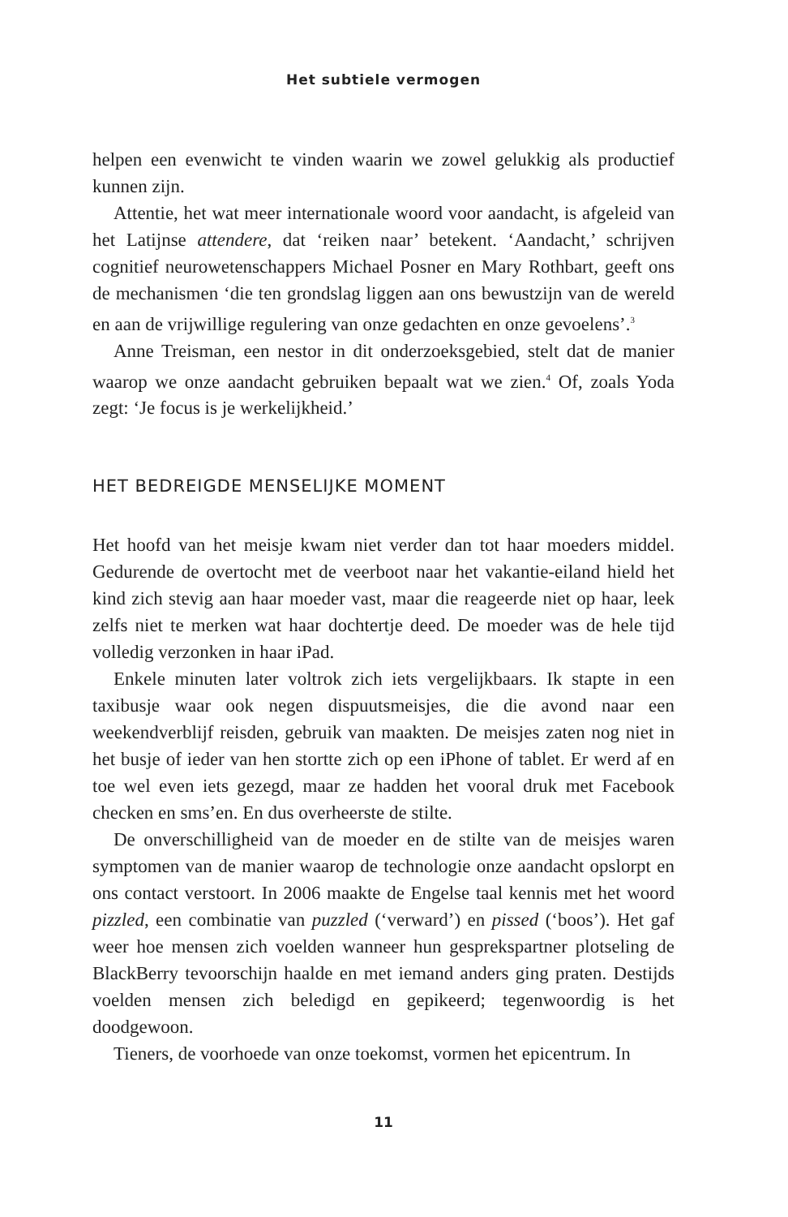Het subtiele vermogen
helpen een evenwicht te vinden waarin we zowel gelukkig als productief kunnen zijn.
Attentie, het wat meer internationale woord voor aandacht, is afgeleid van het Latijnse attendere, dat ‘reiken naar’ betekent. ‘Aandacht,’ schrijven cognitief neurowetenschappers Michael Posner en Mary Rothbart, geeft ons de mechanismen ‘die ten grondslag liggen aan ons bewustzijn van de wereld en aan de vrijwillige regulering van onze gedachten en onze gevoelens’.<sup>3</sup>
Anne Treisman, een nestor in dit onderzoeksgebied, stelt dat de manier waarop we onze aandacht gebruiken bepaalt wat we zien.<sup>4</sup> Of, zoals Yoda zegt: ‘Je focus is je werkelijkheid.’
HET BEDREIGDE MENSELIJKE MOMENT
Het hoofd van het meisje kwam niet verder dan tot haar moeders middel. Gedurende de overtocht met de veerboot naar het vakantie-eiland hield het kind zich stevig aan haar moeder vast, maar die reageerde niet op haar, leek zelfs niet te merken wat haar dochtertje deed. De moeder was de hele tijd volledig verzonken in haar iPad.
Enkele minuten later voltrok zich iets vergelijkbaars. Ik stapte in een taxibusje waar ook negen dispuutsmeisjes, die die avond naar een weekendverblijf reisden, gebruik van maakten. De meisjes zaten nog niet in het busje of ieder van hen stortte zich op een iPhone of tablet. Er werd af en toe wel even iets gezegd, maar ze hadden het vooral druk met Facebook checken en sms’en. En dus overheerste de stilte.
De onverschilligheid van de moeder en de stilte van de meisjes waren symptomen van de manier waarop de technologie onze aandacht opslorpt en ons contact verstoort. In 2006 maakte de Engelse taal kennis met het woord pizzled, een combinatie van puzzled (‘verward’) en pissed (‘boos’). Het gaf weer hoe mensen zich voelden wanneer hun gesprekspartner plotseling de BlackBerry tevoorschijn haalde en met iemand anders ging praten. Destijds voelden mensen zich beledigd en gepikeerd; tegenwoordig is het doodgewoon.
Tieners, de voorhoede van onze toekomst, vormen het epicentrum. In
11